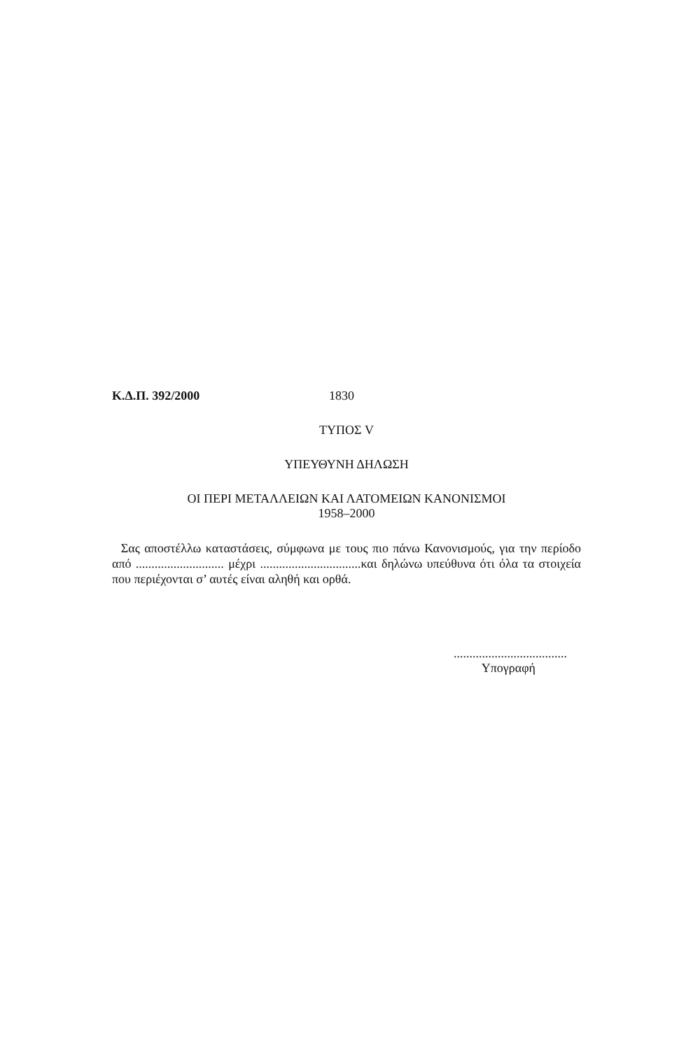Κ.Δ.Π. 392/2000 1830
ΤΥΠΟΣ V
ΥΠΕΥΘΥΝΗ ΔΗΛΩΣΗ
ΟΙ ΠΕΡΙ ΜΕΤΑΛΛΕΙΩΝ ΚΑΙ ΛΑΤΟΜΕΙΩΝ ΚΑΝΟΝΙΣΜΟΙ
1958–2000
Σας αποστέλλω καταστάσεις, σύμφωνα με τους πιο πάνω Κανονισμούς, για την περίοδο από ............................ μέχρι ................................και δηλώνω υπεύθυνα ότι όλα τα στοιχεία που περιέχονται σ’ αυτές είναι αληθή και ορθά.
....................................
Υπογραφή